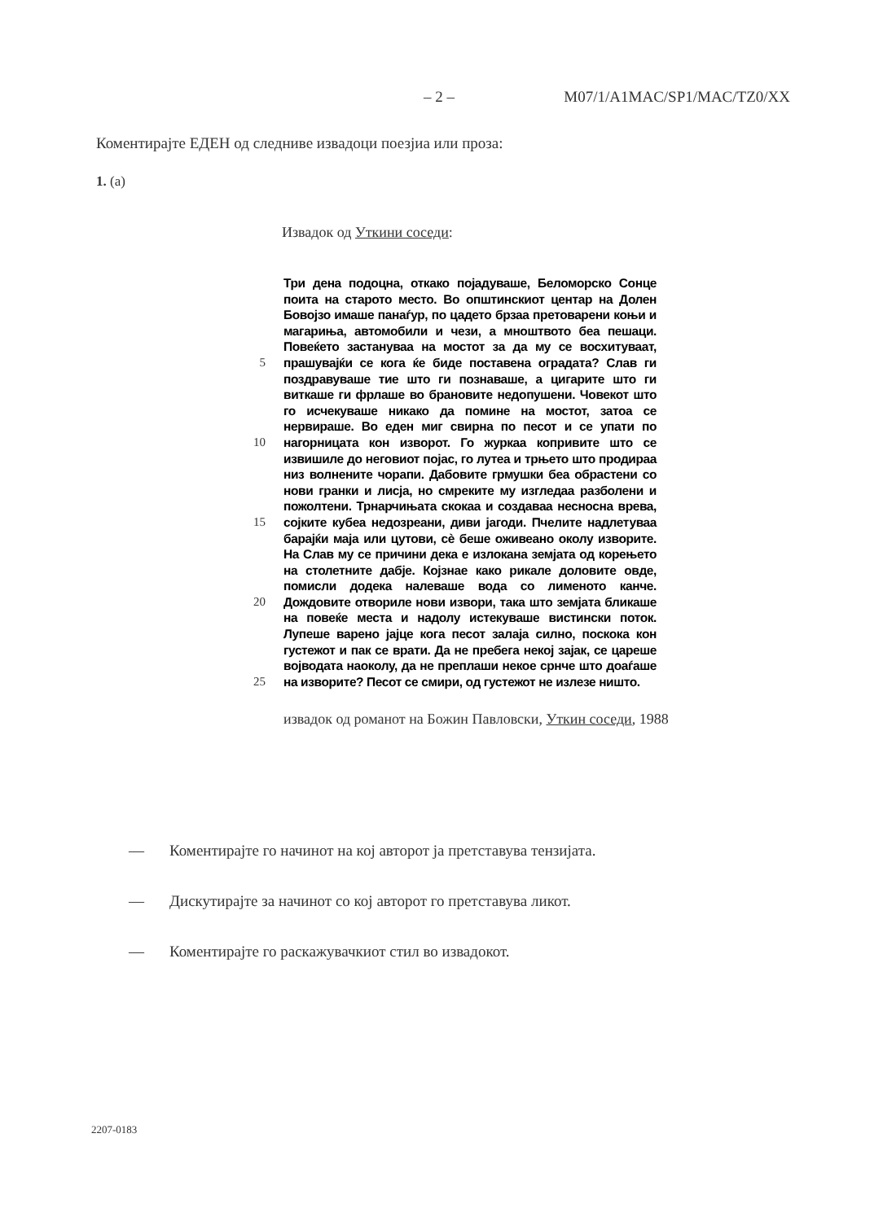– 2 – M07/1/A1MAC/SP1/MAC/TZ0/XX
Коментирајте ЕДЕН од следниве извадоци поезјиа или проза:
1. (a)
Извадок од Уткини соседи:
5
10
15
20
25
Три дена подоцна, откако појадуваше, Беломорско Сонце поита на старото место. Во општинскиот центар на Долен Бовојзо имаше панаѓур, по цадето брзаа претоварени коњи и магариња, автомобили и чези, а мноштвото беа пешаци. Повеќето застануваа на мостот за да му се восхитуваат, прашувајќи се кога ќе биде поставена оградата? Слав ги поздравуваше тие што ги познаваше, а цигарите што ги виткаше ги фрлаше во брановите недопушени. Човекот што го исчекуваше никако да помине на мостот, затоа се нервираше. Во еден миг свирна по песот и се упати по нагорницата кон изворот. Го журкаа копривите што се извишиле до неговиот појас, го лутеа и трњето што продираа низ волнените чорапи. Дабовите грмушки беа обрастени со нови гранки и лисја, но смреките му изгледаа разболени и пожолтени. Трнарчињата скокаа и создаваа несносна врева, сојките кубеа недозреани, диви јагоди. Пчелите надлетуваа барајќи маја или цутови, сè беше оживеано околу изворите. На Слав му се причини дека е излокана земјата од корењето на столетните дабје. Којзнае како рикале доловите овде, помисли додека налеваше вода со лименото канче. Дождовите отвориле нови извори, така што земјата бликаше на повеќе места и надолу истекуваше вистински поток. Лупеше варено јајце кога песот залаја силно, поскока кон густежот и пак се врати. Да не пребега некој зајак, се цареше војводата наоколу, да не преплаши некое срнче што доаѓаше на изворите? Песот се смири, од густежот не излезе ништо.
извадок од романот на Божин Павловски, Уткин соседи, 1988
— Коментирајте го начинот на кој авторот ја претставува тензијата.
— Дискутирајте за начинот со кој авторот го претставува ликот.
— Коментирајте го раскажувачкиот стил во извадокот.
2207-0183